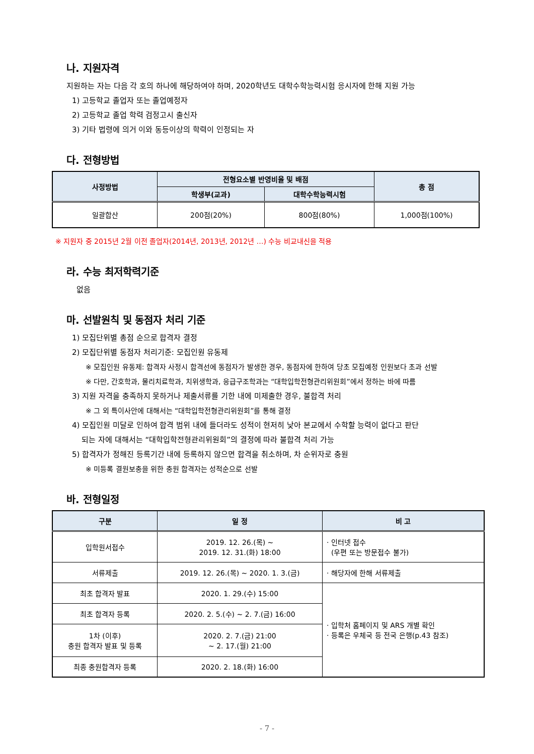나. 지원자격
지원하는 자는 다음 각 호의 하나에 해당하여야 하며, 2020학년도 대학수학능력시험 응시자에 한해 지원 가능
1) 고등학교 졸업자 또는 졸업예정자
2) 고등학교 졸업 학력 검정고시 출신자
3) 기타 법령에 의거 이와 동등이상의 학력이 인정되는 자
다. 전형방법
| 사정방법 | 전형요소별 반영비율 및 배점 | | 총 점 |
| --- | --- | --- | --- |
| | 학생부(교과) | 대학수학능력시험 | |
| 일괄합산 | 200점(20%) | 800점(80%) | 1,000점(100%) |
※ 지원자 중 2015년 2월 이전 졸업자(2014년, 2013년, 2012년 …) 수능 비교내신을 적용
라. 수능 최저학력기준
없음
마. 선발원칙 및 동점자 처리 기준
1) 모집단위별 총점 순으로 합격자 결정
2) 모집단위별 동점자 처리기준: 모집인원 유동제
※ 모집인원 유동제: 합격자 사정시 합격선에 동점자가 발생한 경우, 동점자에 한하여 당초 모집예정 인원보다 초과 선발
※ 다만, 간호학과, 물리치료학과, 치위생학과, 응급구조학과는 “대학입학전형관리위원회”에서 정하는 바에 따름
3) 지원 자격을 충족하지 못하거나 제출서류를 기한 내에 미제출한 경우, 불합격 처리
※ 그 외 특이사안에 대해서는 “대학입학전형관리위원회”를 통해 결정
4) 모집인원 미달로 인하여 합격 범위 내에 들더라도 성적이 현저히 낮아 본교에서 수학할 능력이 없다고 판단
되는 자에 대해서는 “대학입학전형관리위원회”의 결정에 따라 불합격 처리 가능
5) 합격자가 정해진 등록기간 내에 등록하지 않으면 합격을 취소하며, 차 순위자로 충원
※ 미등록 결원보충을 위한 충원 합격자는 성적순으로 선발
바. 전형일정
| 구분 | 일 정 | 비 고 |
| --- | --- | --- |
| 입학원서접수 | 2019. 12. 26.(목) ~ 2019. 12. 31.(화) 18:00 | · 인터넷 접수 (우편 또는 방문접수 불가) |
| 서류제출 | 2019. 12. 26.(목) ~ 2020. 1. 3.(금) | · 해당자에 한해 서류제출 |
| 최초 합격자 발표 | 2020. 1. 29.(수) 15:00 | · 입학처 홈페이지 및 ARS 개별 확인 · 등록은 우체국 등 전국 은행(p.43 참조) |
| 최초 합격자 등록 | 2020. 2. 5.(수) ~ 2. 7.(금) 16:00 | |
| 1차 (이후) 충원 합격자 발표 및 등록 | 2020. 2. 7.(금) 21:00 ~ 2. 17.(월) 21:00 | |
| 최종 충원합격자 등록 | 2020. 2. 18.(화) 16:00 | |
- 7 -